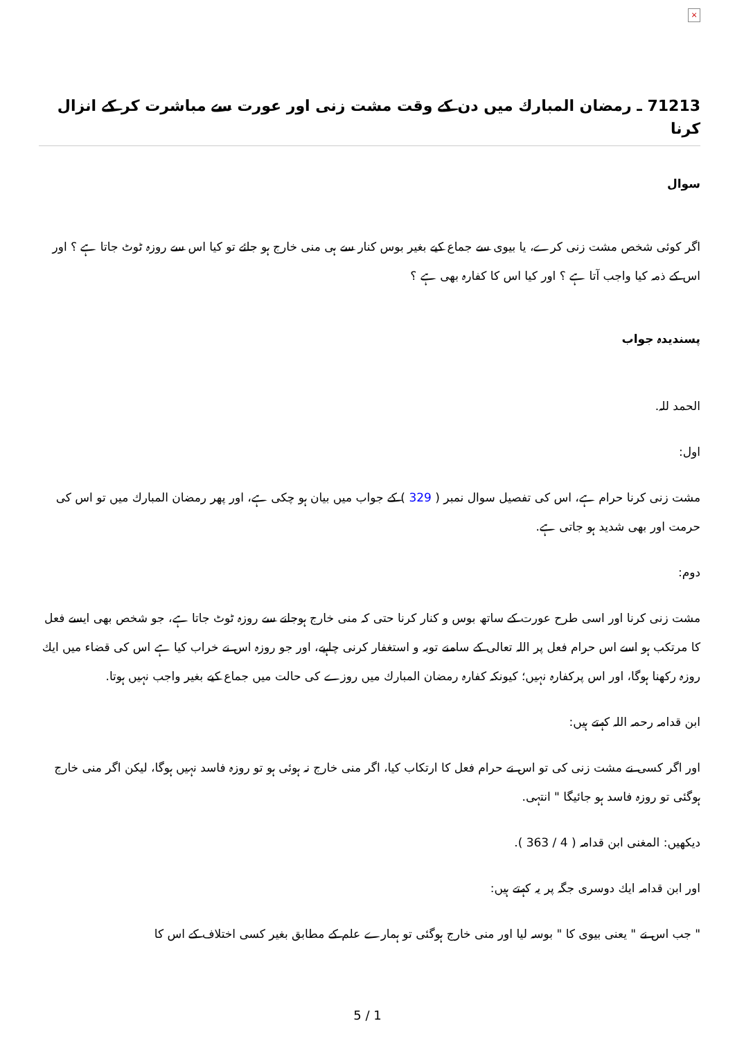×
71213 ـ رمضان المبارك ميں دن كے وقت مشت زنى اور عورت سے مباشرت كر كے انزال كرنا
سوال
اگر كوئى شخص مشت زنى كرے، يا بيوى سے جماع كيے بغير بوس كنار سے ہى منى خارج ہو جائے تو كيا اس سے روزہ ٹوٹ جاتا ہے ؟ اور اس كے ذمہ كيا واجب آتا ہے ؟ اور كيا اس كا كفارہ بھى ہے ؟
پسنديدہ جواب
الحمد للہ.
اول:
مشت زنى كرنا حرام ہے، اس كى تفصيل سوال نمبر ( 329 ) كے جواب ميں بيان ہو چكى ہے، اور پھر رمضان المبارك ميں تو اس كى حرمت اور بھى شديد ہو جاتى ہے.
دوم:
مشت زنى كرنا اور اسى طرح عورت كے ساتھ بوس و كنار كرنا حتى كہ منى خارج ہوجانے سے روزہ ٹوٹ جاتا ہے، جو شخص بھى ايسے فعل كا مرتكب ہو اسے اس حرام فعل پر اللہ تعالى كے سامنے توبہ و استغفار كرنى چاہيے، اور جو روزہ اس نے خراب كيا ہے اس كى قضاء ميں ايك روزہ ركھنا ہوگا، اور اس پركفارہ نہيں؛ كيونكہ كفارہ رمضان المبارك ميں روزے كى حالت ميں جماع كيے بغير واجب نہيں ہوتا.
ابن قدامہ رحمہ اللہ كہتے ہيں:
اور اگر كسى نے مشت زنى كى تو اس نے حرام فعل كا ارتكاب كيا، اگر منى خارج نہ ہوئى ہو تو روزہ فاسد نہيں ہوگا، ليكن اگر منى خارج ہوگئى تو روزہ فاسد ہو جائيگا " انتہى.
ديكھيں: المغنى ابن قدامہ ( 4 / 363 ).
اور ابن قدامہ ايك دوسرى جگہ پر يہ كہتے ہيں:
" جب اس نے " يعنى بيوى كا " بوسہ ليا اور منى خارج ہوگئى تو ہمارے علم كے مطابق بغير كسى اختلاف كے اس كا
5 / 1